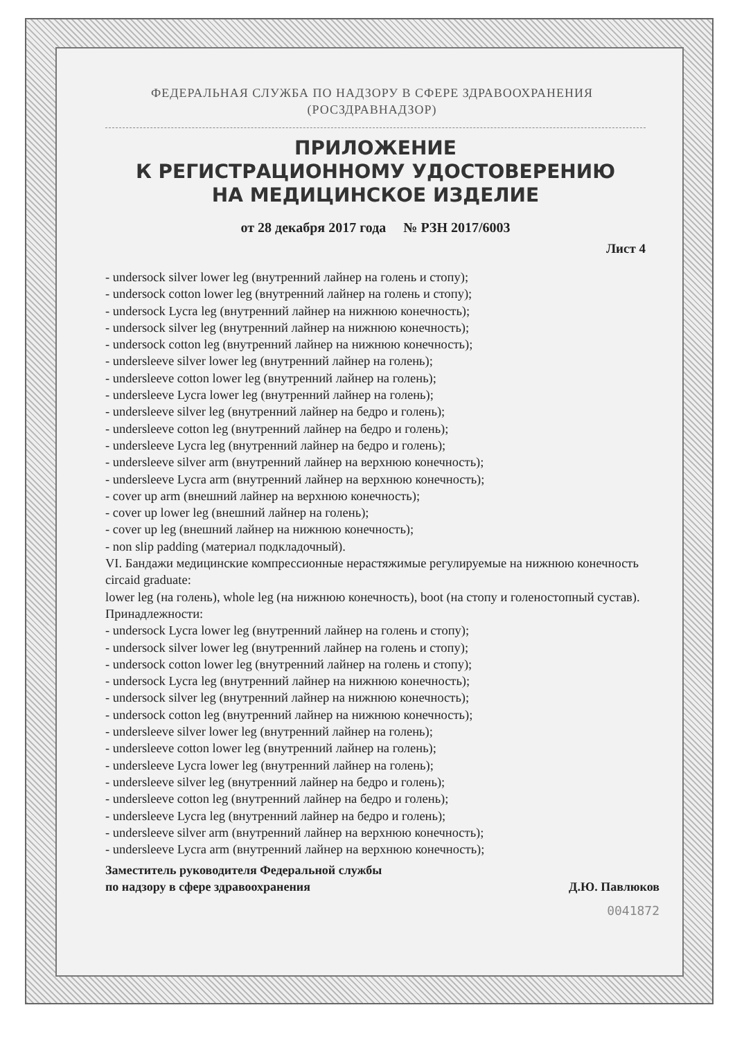ФЕДЕРАЛЬНАЯ СЛУЖБА ПО НАДЗОРУ В СФЕРЕ ЗДРАВООХРАНЕНИЯ
(РОСЗДРАВНАДЗОР)
ПРИЛОЖЕНИЕ
К РЕГИСТРАЦИОННОМУ УДОСТОВЕРЕНИЮ
НА МЕДИЦИНСКОЕ ИЗДЕЛИЕ
от 28 декабря 2017 года № РЗН 2017/6003
Лист 4
- undersock silver lower leg (внутренний лайнер на голень и стопу);
- undersock cotton lower leg (внутренний лайнер на голень и стопу);
- undersock Lycra leg (внутренний лайнер на нижнюю конечность);
- undersock silver leg (внутренний лайнер на нижнюю конечность);
- undersock cotton leg (внутренний лайнер на нижнюю конечность);
- undersleeve silver lower leg (внутренний лайнер на голень);
- undersleeve cotton lower leg (внутренний лайнер на голень);
- undersleeve Lycra lower leg (внутренний лайнер на голень);
- undersleeve silver leg (внутренний лайнер на бедро и голень);
- undersleeve cotton leg (внутренний лайнер на бедро и голень);
- undersleeve Lycra leg (внутренний лайнер на бедро и голень);
- undersleeve silver arm (внутренний лайнер на верхнюю конечность);
- undersleeve Lycra arm (внутренний лайнер на верхнюю конечность);
- cover up arm (внешний лайнер на верхнюю конечность);
- cover up lower leg (внешний лайнер на голень);
- cover up leg (внешний лайнер на нижнюю конечность);
- non slip padding (материал подкладочный).
VI. Бандажи медицинские компрессионные нерастяжимые регулируемые на нижнюю конечность circaid graduate:
lower leg (на голень), whole leg (на нижнюю конечность), boot (на стопу и голеностопный сустав).
Принадлежности:
- undersock Lycra lower leg (внутренний лайнер на голень и стопу);
- undersock silver lower leg (внутренний лайнер на голень и стопу);
- undersock cotton lower leg (внутренний лайнер на голень и стопу);
- undersock Lycra leg (внутренний лайнер на нижнюю конечность);
- undersock silver leg (внутренний лайнер на нижнюю конечность);
- undersock cotton leg (внутренний лайнер на нижнюю конечность);
- undersleeve silver lower leg (внутренний лайнер на голень);
- undersleeve cotton lower leg (внутренний лайнер на голень);
- undersleeve Lycra lower leg (внутренний лайнер на голень);
- undersleeve silver leg (внутренний лайнер на бедро и голень);
- undersleeve cotton leg (внутренний лайнер на бедро и голень);
- undersleeve Lycra leg (внутренний лайнер на бедро и голень);
- undersleeve silver arm (внутренний лайнер на верхнюю конечность);
- undersleeve Lycra arm (внутренний лайнер на верхнюю конечность);
Заместитель руководителя Федеральной службы
по надзору в сфере здравоохранения
Д.Ю. Павлюков
0041872